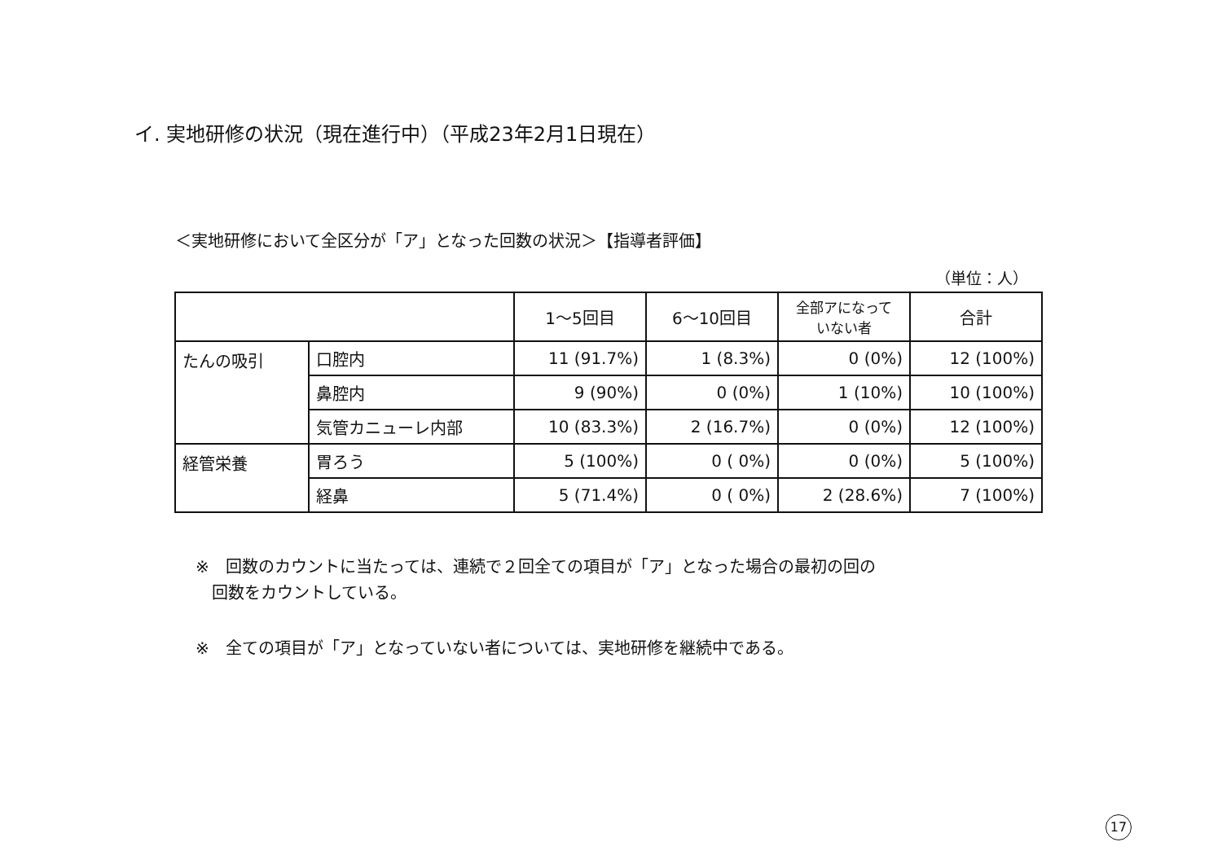イ. 実地研修の状況（現在進行中）（平成23年2月1日現在）
＜実地研修において全区分が「ア」となった回数の状況＞【指導者評価】
（単位：人）
| | | 1～5回目 | 6～10回目 | 全部アになって いない者 | 合計 |
| --- | --- | --- | --- | --- | --- |
| たんの吸引 | 口腔内 | 11 (91.7%) | 1 (8.3%) | 0 (0%) | 12 (100%) |
| | 鼻腔内 | 9 (90%) | 0 (0%) | 1 (10%) | 10 (100%) |
| | 気管カニューレ内部 | 10 (83.3%) | 2 (16.7%) | 0 (0%) | 12 (100%) |
| 経管栄養 | 胃ろう | 5 (100%) | 0 ( 0%) | 0 (0%) | 5 (100%) |
| | 経鼻 | 5 (71.4%) | 0 ( 0%) | 2 (28.6%) | 7 (100%) |
※　回数のカウントに当たっては、連続で２回全ての項目が「ア」となった場合の最初の回の
　回数をカウントしている。
※　全ての項目が「ア」となっていない者については、実地研修を継続中である。
17